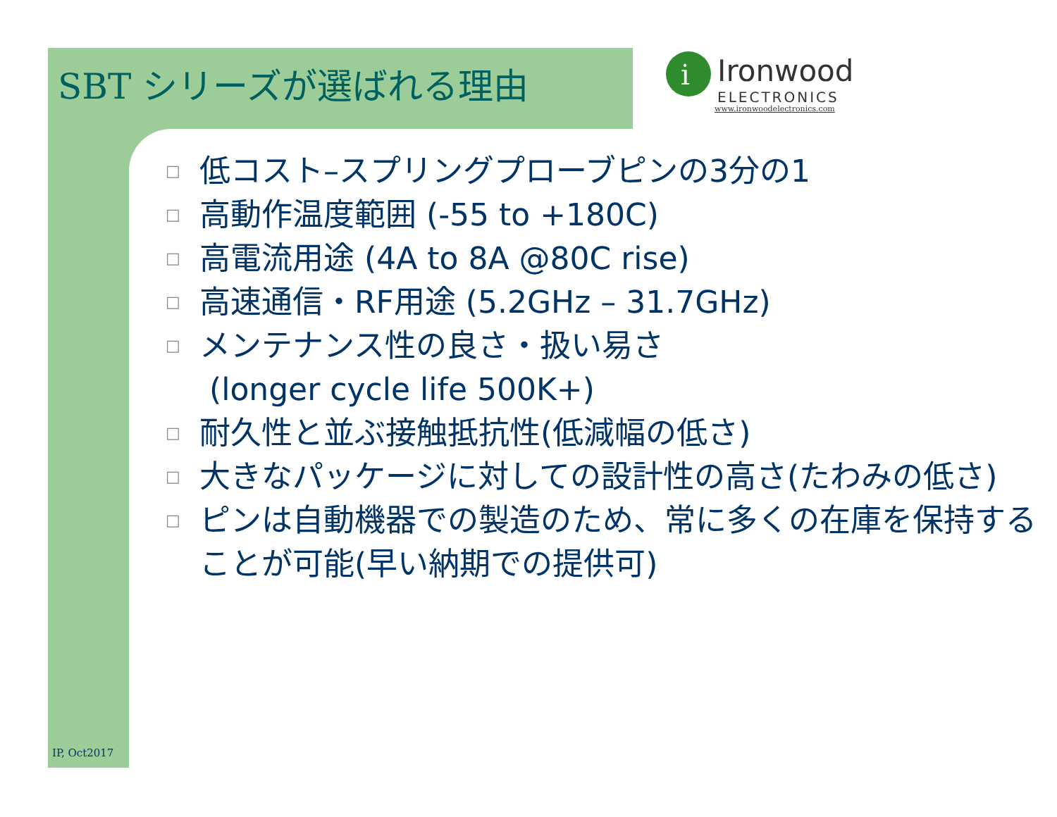SBT シリーズが選ばれる理由
i
Ironwood
ELECTRONICS
www.ironwoodelectronics.com
□ 低コスト–スプリングプローブピンの3分の1
□ 高動作温度範囲 (-55 to +180C)
□ 高電流用途 (4A to 8A @80C rise)
□ 高速通信・RF用途 (5.2GHz – 31.7GHz)
□ メンテナンス性の良さ・扱い易さ
(longer cycle life 500K+)
□ 耐久性と並ぶ接触抵抗性(低減幅の低さ)
□ 大きなパッケージに対しての設計性の高さ(たわみの低さ)
□ ピンは自動機器での製造のため、常に多くの在庫を保持することが可能(早い納期での提供可)
IP, Oct2017